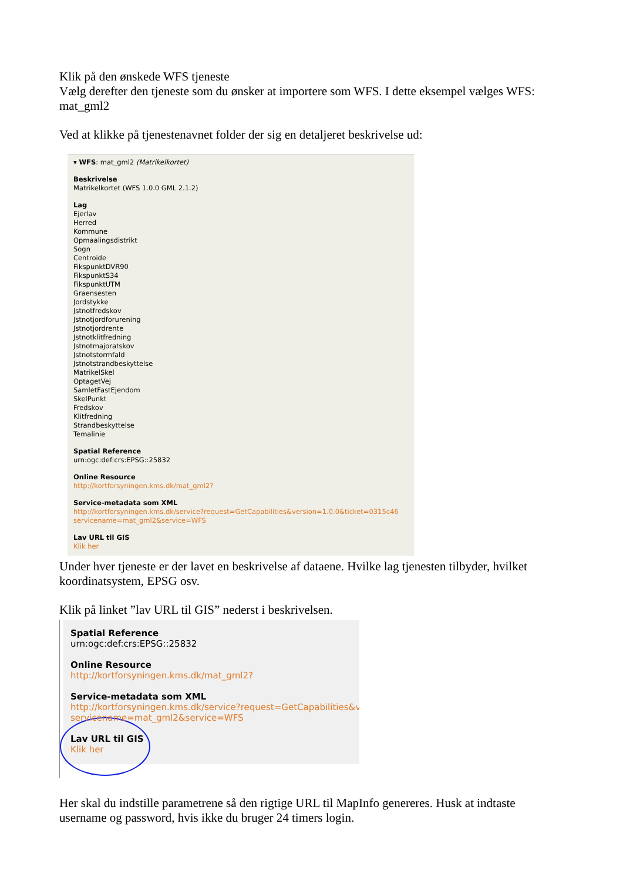Klik på den ønskede WFS tjeneste
Vælg derefter den tjeneste som du ønsker at importere som WFS. I dette eksempel vælges WFS: mat_gml2
Ved at klikke på tjenestenavnet folder der sig en detaljeret beskrivelse ud:
▾ WFS: mat_gml2 (Matrikelkortet)
Beskrivelse
Matrikelkortet (WFS 1.0.0 GML 2.1.2)
Lag
Ejerlav
Herred
Kommune
Opmaalingsdistrikt
Sogn
Centroide
FikspunktDVR90
FikspunktS34
FikspunktUTM
Graensesten
Jordstykke
Jstnotfredskov
Jstnotjordforurening
Jstnotjordrente
Jstnotklitfredning
Jstnotmajoratskov
Jstnotstormfald
Jstnotstrandbeskyttelse
MatrikelSkel
OptagetVej
SamletFastEjendom
SkelPunkt
Fredskov
Klitfredning
Strandbeskyttelse
Temalinie
Spatial Reference
urn:ogc:def:crs:EPSG::25832
Online Resource
http://kortforsyningen.kms.dk/mat_gml2?
Service-metadata som XML
http://kortforsyningen.kms.dk/service?request=GetCapabilities&version=1.0.0&ticket=0315c46
servicename=mat_gml2&service=WFS
Lav URL til GIS
Klik her
Under hver tjeneste er der lavet en beskrivelse af dataene. Hvilke lag tjenesten tilbyder, hvilket koordinatsystem, EPSG osv.
Klik på linket ”lav URL til GIS” nederst i beskrivelsen.
Spatial Reference
urn:ogc:def:crs:EPSG::25832
Online Resource
http://kortforsyningen.kms.dk/mat_gml2?
Service-metadata som XML
http://kortforsyningen.kms.dk/service?request=GetCapabilities&ve
servicename=mat_gml2&service=WFS
Lav URL til GIS
Klik her
Her skal du indstille parametrene så den rigtige URL til MapInfo genereres. Husk at indtaste username og password, hvis ikke du bruger 24 timers login.